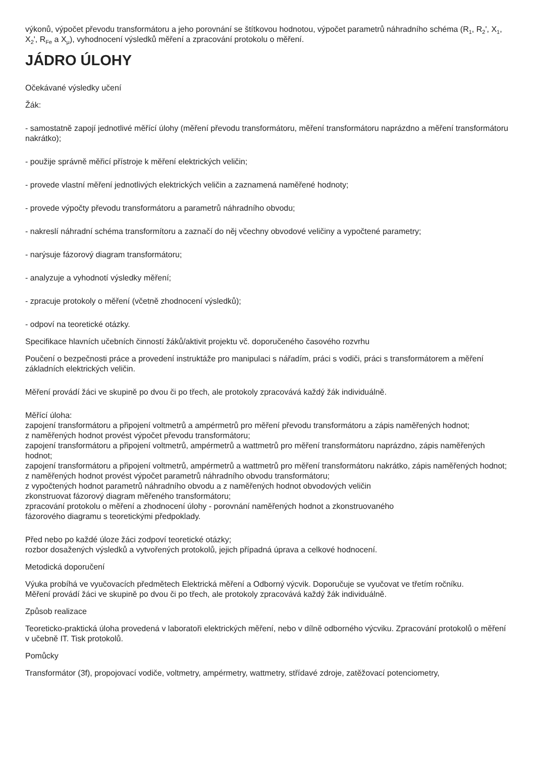výkonů, výpočet převodu transformátoru a jeho porovnání se štítkovou hodnotou, výpočet parametrů náhradního schéma (R<sub>1</sub>, R<sub>2</sub>', X<sub>1</sub>, X<sub>2</sub>', R<sub>Fe</sub> a X<sub>μ</sub>), vyhodnocení výsledků měření a zpracování protokolu o měření.
JÁDRO ÚLOHY
Očekávané výsledky učení
Žák:
- samostatně zapojí jednotlivé měřící úlohy (měření převodu transformátoru, měření transformátoru naprázdno a měření transformátoru nakrátko);
- použije správně měřicí přístroje k měření elektrických veličin;
- provede vlastní měření jednotlivých elektrických veličin a zaznamená naměřené hodnoty;
- provede výpočty převodu transformátoru a parametrů náhradního obvodu;
- nakreslí náhradní schéma transformítoru a zaznačí do něj včechny obvodové veličiny a vypočtené parametry;
- narýsuje fázorový diagram transformátoru;
- analyzuje a vyhodnotí výsledky měření;
- zpracuje protokoly o měření (včetně zhodnocení výsledků);
- odpoví na teoretické otázky.
Specifikace hlavních učebních činností žáků/aktivit projektu vč. doporučeného časového rozvrhu
Poučení o bezpečnosti práce a provedení instruktáže pro manipulaci s nářadím, práci s vodiči, práci s transformátorem a měření základních elektrických veličin.
Měření provádí žáci ve skupině po dvou či po třech, ale protokoly zpracovává každý žák individuálně.
Měřící úloha:
zapojení transformátoru a připojení voltmetrů a ampérmetrů pro měření převodu transformátoru a zápis naměřených hodnot;
z naměřených hodnot provést výpočet převodu transformátoru;
zapojení transformátoru a připojení voltmetrů, ampérmetrů a wattmetrů pro měření transformátoru naprázdno, zápis naměřených hodnot;
zapojení transformátoru a připojení voltmetrů, ampérmetrů a wattmetrů pro měření transformátoru nakrátko, zápis naměřených hodnot;
z naměřených hodnot provést výpočet parametrů náhradního obvodu transformátoru;
z vypočtených hodnot parametrů náhradního obvodu a z naměřených hodnot obvodových veličin
zkonstruovat fázorový diagram měřeného transformátoru;
zpracování protokolu o měření a zhodnocení úlohy - porovnání naměřených hodnot a zkonstruovaného
fázorového diagramu s teoretickými předpoklady.
Před nebo po každé úloze žáci zodpoví teoretické otázky;
rozbor dosažených výsledků a vytvořených protokolů, jejich případná úprava a celkové hodnocení.
Metodická doporučení
Výuka probíhá ve vyučovacích předmětech Elektrická měření a Odborný výcvik. Doporučuje se vyučovat ve třetím ročníku.
Měření provádí žáci ve skupině po dvou či po třech, ale protokoly zpracovává každý žák individuálně.
Způsob realizace
Teoreticko-praktická úloha provedená v laboratoři elektrických měření, nebo v dílně odborného výcviku. Zpracování protokolů o měření v učebně IT. Tisk protokolů.
Pomůcky
Transformátor (3f), propojovací vodiče, voltmetry, ampérmetry, wattmetry, střídavé zdroje, zatěžovací potenciometry,